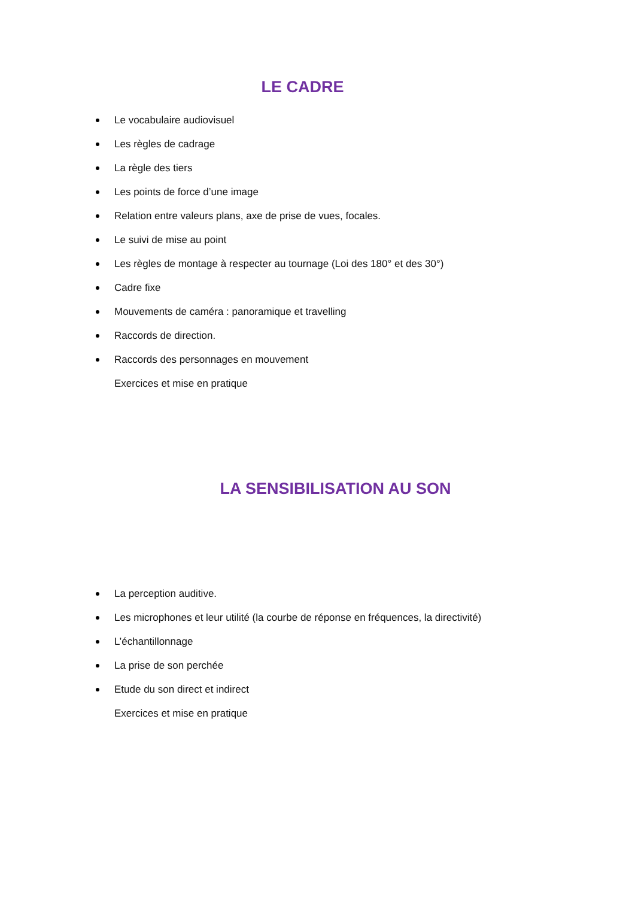LE CADRE
Le vocabulaire audiovisuel
Les règles de cadrage
La règle des tiers
Les points de force d’une image
Relation entre valeurs plans, axe de prise de vues, focales.
Le suivi de mise au point
Les règles de montage à respecter au tournage (Loi des 180° et des 30°)
Cadre fixe
Mouvements de caméra : panoramique et travelling
Raccords de direction.
Raccords des personnages en mouvement
Exercices et mise en pratique
LA SENSIBILISATION AU SON
La perception auditive.
Les microphones et leur utilité (la courbe de réponse en fréquences, la directivité)
L’échantillonnage
La prise de son perchée
Etude du son direct et indirect
Exercices et mise en pratique